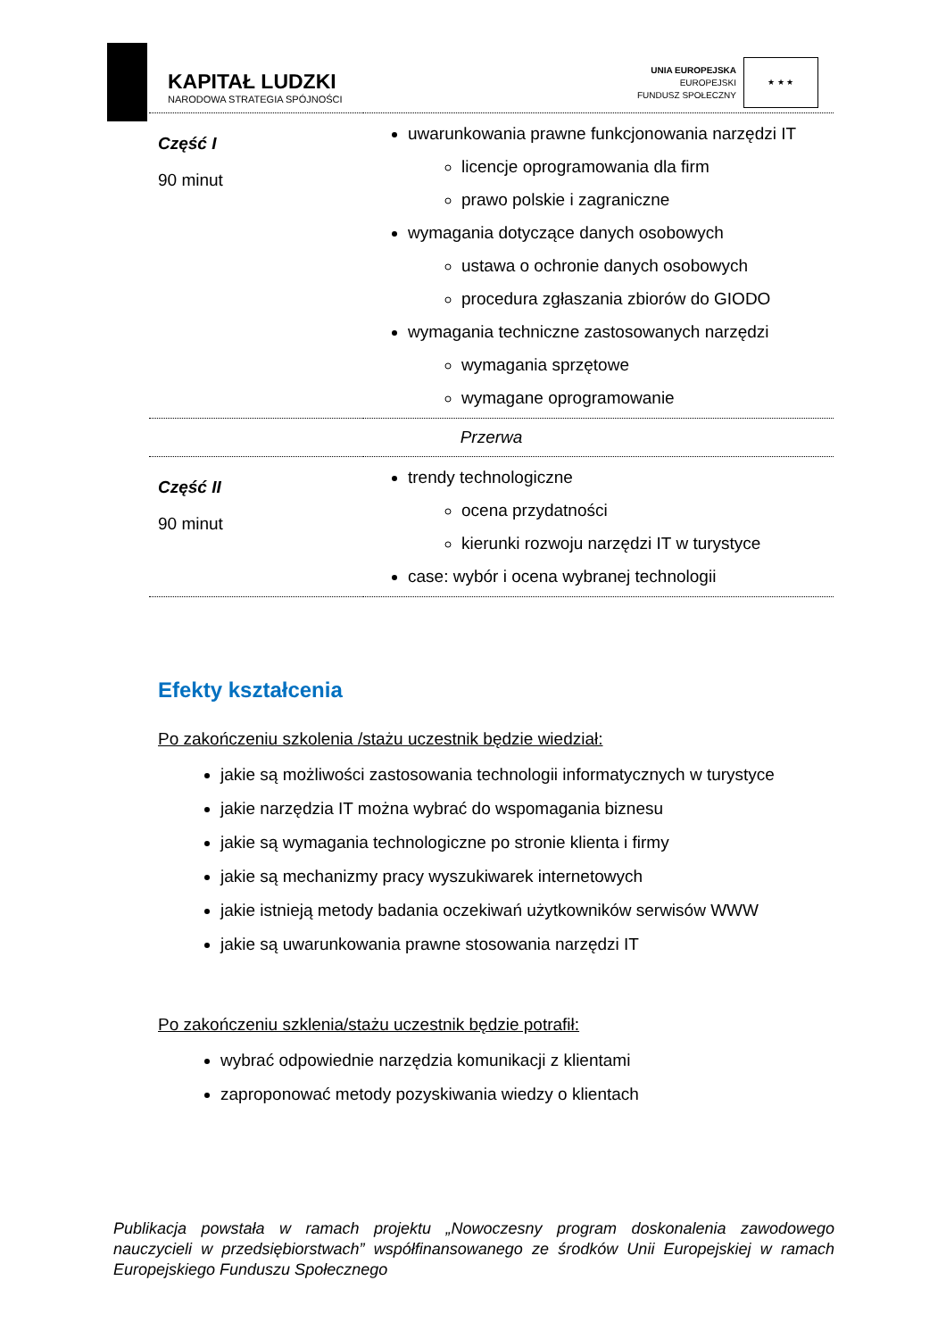KAPITAŁ LUDZKI
NARODOWA STRATEGIA SPÓJNOŚCI
UNIA EUROPEJSKA
EUROPEJSKI
FUNDUSZ SPOŁECZNY
★ ★ ★
| Część I 90 minut | uwarunkowania prawne funkcjonowania narzędzi IT licencje oprogramowania dla firm prawo polskie i zagraniczne wymagania dotyczące danych osobowych ustawa o ochronie danych osobowych procedura zgłaszania zbiorów do GIODO wymagania techniczne zastosowanych narzędzi wymagania sprzętowe wymagane oprogramowanie |
| Przerwa | |
| Część II 90 minut | trendy technologiczne ocena przydatności kierunki rozwoju narzędzi IT w turystyce case: wybór i ocena wybranej technologii |
Efekty kształcenia
Po zakończeniu szkolenia /stażu uczestnik będzie wiedział:
jakie są możliwości zastosowania technologii informatycznych w turystyce
jakie narzędzia IT można wybrać do wspomagania biznesu
jakie są wymagania technologiczne po stronie klienta i firmy
jakie są mechanizmy pracy wyszukiwarek internetowych
jakie istnieją metody badania oczekiwań użytkowników serwisów WWW
jakie są uwarunkowania prawne stosowania narzędzi IT
Po zakończeniu szklenia/stażu uczestnik będzie potrafił:
wybrać odpowiednie narzędzia komunikacji z klientami
zaproponować metody pozyskiwania wiedzy o klientach
Publikacja powstała w ramach projektu „Nowoczesny program doskonalenia zawodowego nauczycieli w przedsiębiorstwach” współfinansowanego ze środków Unii Europejskiej w ramach Europejskiego Funduszu Społecznego